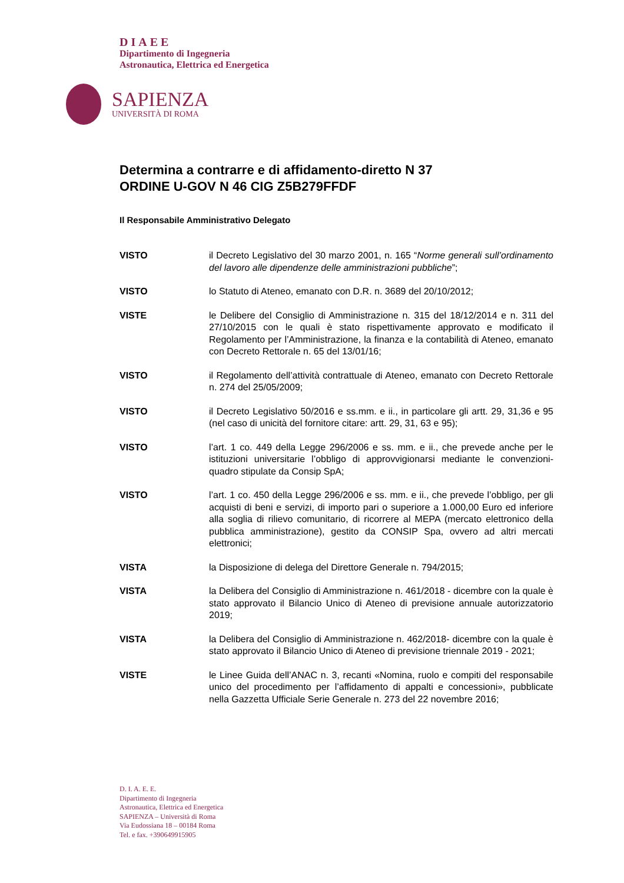DIAEE
Dipartimento di Ingegneria
Astronautica, Elettrica ed Energetica
SAPIENZA
UNIVERSITÀ DI ROMA
Determina a contrarre e di affidamento-diretto N 37
ORDINE U-GOV N 46 CIG Z5B279FFDF
Il Responsabile Amministrativo Delegato
VISTO il Decreto Legislativo del 30 marzo 2001, n. 165 “Norme generali sull’ordinamento del lavoro alle dipendenze delle amministrazioni pubbliche”;
VISTO lo Statuto di Ateneo, emanato con D.R. n. 3689 del 20/10/2012;
VISTE le Delibere del Consiglio di Amministrazione n. 315 del 18/12/2014 e n. 311 del 27/10/2015 con le quali è stato rispettivamente approvato e modificato il Regolamento per l’Amministrazione, la finanza e la contabilità di Ateneo, emanato con Decreto Rettorale n. 65 del 13/01/16;
VISTO il Regolamento dell’attività contrattuale di Ateneo, emanato con Decreto Rettorale n. 274 del 25/05/2009;
VISTO il Decreto Legislativo 50/2016 e ss.mm. e ii., in particolare gli artt. 29, 31,36 e 95 (nel caso di unicità del fornitore citare: artt. 29, 31, 63 e 95);
VISTO l’art. 1 co. 449 della Legge 296/2006 e ss. mm. e ii., che prevede anche per le istituzioni universitarie l’obbligo di approvvigionarsi mediante le convenzioni-quadro stipulate da Consip SpA;
VISTO l’art. 1 co. 450 della Legge 296/2006 e ss. mm. e ii., che prevede l’obbligo, per gli acquisti di beni e servizi, di importo pari o superiore a 1.000,00 Euro ed inferiore alla soglia di rilievo comunitario, di ricorrere al MEPA (mercato elettronico della pubblica amministrazione), gestito da CONSIP Spa, ovvero ad altri mercati elettronici;
VISTA la Disposizione di delega del Direttore Generale n. 794/2015;
VISTA la Delibera del Consiglio di Amministrazione n. 461/2018 - dicembre con la quale è stato approvato il Bilancio Unico di Ateneo di previsione annuale autorizzatorio 2019;
VISTA la Delibera del Consiglio di Amministrazione n. 462/2018- dicembre con la quale è stato approvato il Bilancio Unico di Ateneo di previsione triennale 2019 - 2021;
VISTE le Linee Guida dell’ANAC n. 3, recanti «Nomina, ruolo e compiti del responsabile unico del procedimento per l’affidamento di appalti e concessioni», pubblicate nella Gazzetta Ufficiale Serie Generale n. 273 del 22 novembre 2016;
D. I. A. E. E.
Dipartimento di Ingegneria
Astronautica, Elettrica ed Energetica
SAPIENZA – Università di Roma
Via Eudossiana 18 – 00184 Roma
Tel. e fax. +390649915905